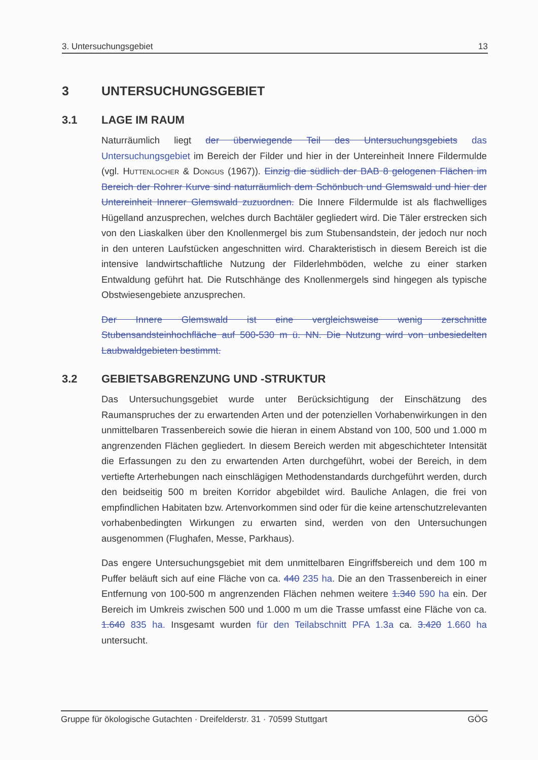3. Untersuchungsgebiet 13
3 UNTERSUCHUNGSGEBIET
3.1 LAGE IM RAUM
Naturräumlich liegt der überwiegende Teil des Untersuchungsgebiets das Untersuchungsgebiet im Bereich der Filder und hier in der Untereinheit Innere Fildermulde (vgl. Huttenlocher & Dongus (1967)). Einzig die südlich der BAB 8 gelogenen Flächen im Bereich der Rohrer Kurve sind naturräumlich dem Schönbuch und Glemswald und hier der Untereinheit Innerer Glemswald zuzuordnen. Die Innere Fildermulde ist als flachwelliges Hügelland anzusprechen, welches durch Bachtäler gegliedert wird. Die Täler erstrecken sich von den Liaskalken über den Knollenmergel bis zum Stubensandstein, der jedoch nur noch in den unteren Laufstücken angeschnitten wird. Charakteristisch in diesem Bereich ist die intensive landwirtschaftliche Nutzung der Filderlehmböden, welche zu einer starken Entwaldung geführt hat. Die Rutschhänge des Knollenmergels sind hingegen als typische Obstwiesengebiete anzusprechen.
Der Innere Glemswald ist eine vergleichsweise wenig zerschnitte Stubensandsteinhochfläche auf 500-530 m ü. NN. Die Nutzung wird von unbesiedelten Laubwaldgebieten bestimmt.
3.2 GEBIETSABGRENZUNG UND -STRUKTUR
Das Untersuchungsgebiet wurde unter Berücksichtigung der Einschätzung des Raumanspruches der zu erwartenden Arten und der potenziellen Vorhabenwirkungen in den unmittelbaren Trassenbereich sowie die hieran in einem Abstand von 100, 500 und 1.000 m angrenzenden Flächen gegliedert. In diesem Bereich werden mit abgeschichteter Intensität die Erfassungen zu den zu erwartenden Arten durchgeführt, wobei der Bereich, in dem vertiefte Arterhebungen nach einschlägigen Methodenstandards durchgeführt werden, durch den beidseitig 500 m breiten Korridor abgebildet wird. Bauliche Anlagen, die frei von empfindlichen Habitaten bzw. Artenvorkommen sind oder für die keine artenschutzrelevanten vorhabenbedingten Wirkungen zu erwarten sind, werden von den Untersuchungen ausgenommen (Flughafen, Messe, Parkhaus).
Das engere Untersuchungsgebiet mit dem unmittelbaren Eingriffsbereich und dem 100 m Puffer beläuft sich auf eine Fläche von ca. 440 235 ha. Die an den Trassenbereich in einer Entfernung von 100-500 m angrenzenden Flächen nehmen weitere 1.340 590 ha ein. Der Bereich im Umkreis zwischen 500 und 1.000 m um die Trasse umfasst eine Fläche von ca. 1.640 835 ha. Insgesamt wurden für den Teilabschnitt PFA 1.3a ca. 3.420 1.660 ha untersucht.
Gruppe für ökologische Gutachten · Dreifelderstr. 31 · 70599 Stuttgart GÖG